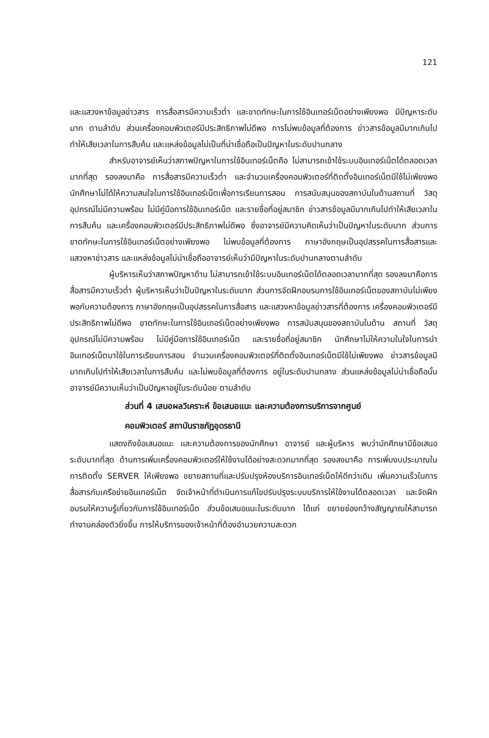121
และแสวงหาข้อมูลข่าวสาร การสื่อสารมีความเร็วต่ำ และขาดทักษะในการใช้อินเทอร์เน็ตอย่างเพียงพอ มีปัญหาระดับมาก ตามลำดับ ส่วนเครื่องคอมพิวเตอร์มีประสิทธิภาพไม่ดีพอ การไม่พบข้อมูลที่ต้องการ ข่าวสารข้อมูลมีมากเกินไปทำให้เสียเวลาในการสืบค้น และแหล่งข้อมูลไม่เป็นที่น่าเชื่อถือเป็นปัญหาในระดับปานกลาง
สำหรับอาจารย์เห็นว่าสภาพปัญหาในการใช้อินเทอร์เน็ตคือ ไม่สามารถเข้าใช้ระบบอินเทอร์เน็ตได้ตลอดเวลามากที่สุด รองลงมาคือ การสื่อสารมีความเร็วต่ำ และจำนวนเครื่องคอมพิวเตอร์ที่ติดตั้งอินเทอร์เน็ตมีใช้ไม่เพียงพอ นักศึกษาไม่ได้ให้ความสนใจในการใช้อินเทอร์เน็ตเพื่อการเรียนการสอน การสนับสนุนของสถาบันในด้านสถานที่ วัสดุอุปกรณ์ไม่มีความพร้อม ไม่มีคู่มือการใช้อินเทอร์เน็ต และรายชื่อที่อยู่สมาชิก ข่าวสารข้อมูลมีมากเกินไปทำให้เสียเวลาในการสืบค้น และเครื่องคอมพิวเตอร์มีประสิทธิภาพไม่ดีพอ ซึ่งอาจารย์มีความคิดเห็นว่าเป็นปัญหาในระดับมาก ส่วนการขาดทักษะในการใช้อินเทอร์เน็ตอย่างเพียงพอ ไม่พบข้อมูลที่ต้องการ ภาษาอังกฤษเป็นอุปสรรคในการสื่อสารและแสวงหาข่าวสาร และแหล่งข้อมูลไม่น่าเชื่อถืออาจารย์เห็นว่ามีปัญหาในระดับปานกลางตามลำดับ
ผู้บริหารเห็นว่าสภาพปัญหาด้าน ไม่สามารถเข้าใช้ระบบอินเทอร์เน็ตได้ตลอดเวลามากที่สุด รองลงมาคือการสื่อสารมีความเร็วต่ำ ผู้บริหารเห็นว่าเป็นปัญหาในระดับมาก ส่วนการจัดฝึกอบรมการใช้อินเทอร์เน็ตของสถาบันไม่เพียงพอกับความต้องการ ภาษาอังกฤษเป็นอุปสรรคในการสื่อสาร และแสวงหาข้อมูลข่าวสารที่ต้องการ เครื่องคอมพิวเตอร์มีประสิทธิภาพไม่ดีพอ ขาดทักษะในการใช้อินเทอร์เน็ตอย่างเพียงพอ การสนับสนุนของสถาบันในด้าน สถานที่ วัสดุอุปกรณ์ไม่มีความพร้อม ไม่มีคู่มือการใช้อินเทอร์เน็ต และรายชื่อที่อยู่สมาชิก นักศึกษาไม่ให้ความในใจในการนำอินเทอร์เน็ตมาใช้ในการเรียนการสอน จำนวนเครื่องคอมพิวเตอร์ที่ติดตั้งอินเทอร์เน็ตมีใช้ไม่เพียงพอ ข่าวสารข้อมูลมีมากเกินไปทำให้เสียเวลาในการสืบค้น และไม่พบข้อมูลที่ต้องการ อยู่ในระดับปานกลาง ส่วนแหล่งข้อมูลไม่น่าเชื่อถือนั้นอาจารย์มีความเห็นว่าเป็นปัญหาอยู่ในระดับน้อย ตามลำดับ
ส่วนที่ 4 เสนอผลวิเคราะห์ ข้อเสนอแนะ และความต้องการบริการจากศูนย์
คอมพิวเตอร์ สถาบันราชภัฏอุดรธานี
แสดงถึงข้อเสนอแนะ และความต้องการของนักศึกษา อาจารย์ และผู้บริหาร พบว่านักศึกษามีข้อเสนอระดับมากที่สุด ด้านการเพิ่มเครื่องคอมพิวเตอร์ให้ใช้งานได้อย่างสะดวกมากที่สุด รองลงมาคือ การเพิ่มงบประมาณในการติดตั้ง SERVER ให้เพียงพอ ขยายสถานที่และปรับปรุงห้องบริการอินเทอร์เน็ตให้ดีกว่าเดิม เพิ่มความเร็วในการสื่อสารกับเครือข่ายอินเทอร์เน็ต จัดเจ้าหน้าที่ดำเนินการแก้ไขปรับปรุงระบบบริการให้ใช้งานได้ตลอดเวลา และจัดฝึกอบรมให้ความรู้เกี่ยวกับการใช้อินเทอร์เน็ต ส่วนข้อเสนอแนะในระดับมาก ได้แก่ ขยายช่องกว้างสัญญาณให้สามารถทำงานคล่องตัวยิ่งขึ้น การให้บริการของเจ้าหน้าที่ต้องอำนวยความสะดวก